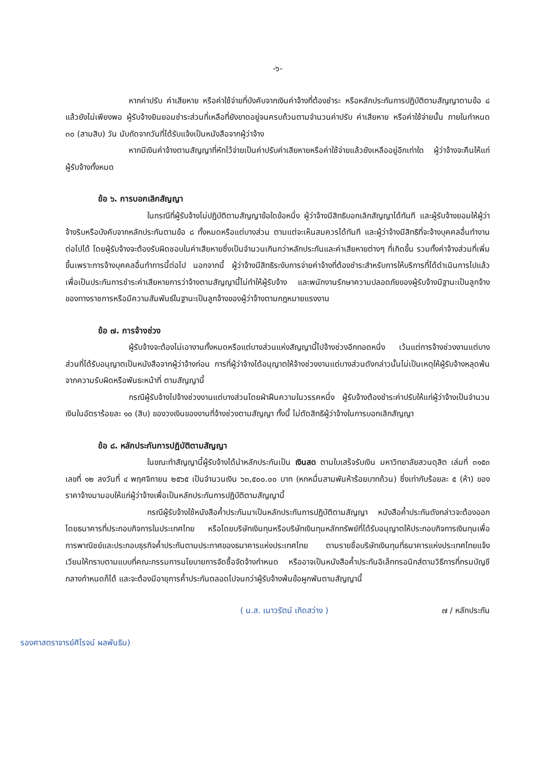-๖-
หากค่าปรับ ค่าเสียหาย หรือค่าใช้จ่ายที่บังคับจากเงินค่าจ้างที่ต้องชำระ หรือหลักประกันการปฏิบัติตามสัญญาตามข้อ ๘ แล้วยังไม่เพียงพอ ผู้รับจ้างยินยอมชำระส่วนที่เหลือที่ยังขาดอยู่จนครบถ้วนตามจำนวนค่าปรับ ค่าเสียหาย หรือค่าใช้จ่ายนั้น ภายในกำหนด ๓๐ (สามสิบ) วัน นับถัดจากวันที่ได้รับแจ้งเป็นหนังสือจากผู้ว่าจ้าง
หากมีเงินค่าจ้างตามสัญญาที่หักไว้จ่ายเป็นค่าปรับค่าเสียหายหรือค่าใช้จ่ายแล้วยังเหลืออยู่อีกเท่าใด ผู้ว่าจ้างจะคืนให้แก่ผู้รับจ้างทั้งหมด
ข้อ ๖. การบอกเลิกสัญญา
ในกรณีที่ผู้รับจ้างไม่ปฏิบัติตามสัญญาข้อใดข้อหนึ่ง ผู้ว่าจ้างมีสิทธิบอกเลิกสัญญาได้ทันที และผู้รับจ้างยอมให้ผู้ว่าจ้างริบหรือบังคับจากหลักประกันตามข้อ ๘ ทั้งหมดหรือแต่บางส่วน ตามแต่จะเห็นสมควรได้ทันที และผู้ว่าจ้างมีสิทธิที่จะจ้างบุคคลอื่นทำงานต่อไปได้ โดยผู้รับจ้างจะต้องรับผิดชอบในค่าเสียหายซึ่งเป็นจำนวนเกินกว่าหลักประกันและค่าเสียหายต่างๆ ที่เกิดขึ้น รวมทั้งค่าจ้างส่วนที่เพิ่มขึ้นเพราะการจ้างบุคคลอื่นทำการนี้ต่อไป นอกจากนี้ ผู้ว่าจ้างมีสิทธิระงับการจ่ายค่าจ้างที่ต้องชำระสำหรับการให้บริการที่ได้ดำเนินการไปแล้วเพื่อเป็นประกันการชำระค่าเสียหายการว่าจ้างตามสัญญานี้ไม่ทำให้ผู้รับจ้าง และพนักงานรักษาความปลอดภัยของผู้รับจ้างมีฐานะเป็นลูกจ้างของทางราชการหรือมีความสัมพันธ์ในฐานะเป็นลูกจ้างของผู้ว่าจ้างตามกฎหมายแรงงาน
ข้อ ๗. การจ้างช่วง
ผู้รับจ้างจะต้องไม่เอางานทั้งหมดหรือแต่บางส่วนแห่งสัญญานี้ไปจ้างช่วงอีกทอดหนึ่ง เว้นแต่การจ้างช่วงงานแต่บางส่วนที่ได้รับอนุญาตเป็นหนังสือจากผู้ว่าจ้างก่อน การที่ผู้ว่าจ้างได้อนุญาตให้จ้างช่วงงานแต่บางส่วนดังกล่าวนั้นไม่เป็นเหตุให้ผู้รับจ้างหลุดพ้นจากความรับผิดหรือพันธะหน้าที่ ตามสัญญานี้
กรณีผู้รับจ้างไปจ้างช่วงงานแต่บางส่วนโดยฝ่าฝืนความในวรรคหนึ่ง ผู้รับจ้างต้องชำระค่าปรับให้แก่ผู้ว่าจ้างเป็นจำนวนเงินในอัตราร้อยละ ๑๐ (สิบ) ของวงเงินของงานที่จ้างช่วงตามสัญญา ทั้งนี้ ไม่ตัดสิทธิผู้ว่าจ้างในการบอกเลิกสัญญา
ข้อ ๘. หลักประกันการปฏิบัติตามสัญญา
ในขณะทำสัญญานี้ผู้รับจ้างได้นำหลักประกันเป็น เงินสด ตามใบเสร็จรับเงิน มหาวิทยาลัยสวนดุสิต เล่มที่ ๓๑๕๓ เลขที่ ๑๒ ลงวันที่ ๔ พฤศจิกายน ๒๕๖๕ เป็นจำนวนเงิน ๖๓,๕๐๐.๐๐ บาท (หกหมื่นสามพันห้าร้อยบาทถ้วน) ซึ่งเท่ากับร้อยละ ๕ (ห้า) ของราคาจ้างมามอบให้แก่ผู้ว่าจ้างเพื่อเป็นหลักประกันการปฏิบัติตามสัญญานี้
กรณีผู้รับจ้างใช้หนังสือค้ำประกันมาเป็นหลักประกันการปฏิบัติตามสัญญา หนังสือค้ำประกันดังกล่าวจะต้องออกโดยธนาคารที่ประกอบกิจการในประเทศไทย หรือโดยบริษัทเงินทุนหรือบริษัทเงินทุนหลักทรัพย์ที่ได้รับอนุญาตให้ประกอบกิจการเงินทุนเพื่อการพาณิชย์และประกอบธุรกิจค้ำประกันตามประกาศของธนาคารแห่งประเทศไทย ตามรายชื่อบริษัทเงินทุนที่ธนาคารแห่งประเทศไทยแจ้งเวียนให้ทราบตามแบบที่คณะกรรมการนโยบายการจัดซื้อจัดจ้างกำหนด หรืออาจเป็นหนังสือค้ำประกันอิเล็กทรอนิกส์ตามวิธีการที่กรมบัญชีกลางกำหนดก็ได้ และจะต้องมีอายุการค้ำประกันตลอดไปจนกว่าผู้รับจ้างพ้นข้อผูกพันตามสัญญานี้
( น.ส. เนาวรัตน์ เกิดสว่าง ) ๗ / หลักประกัน
รองศาสตราจารย์ศิโรจน์ ผลพันธิน)